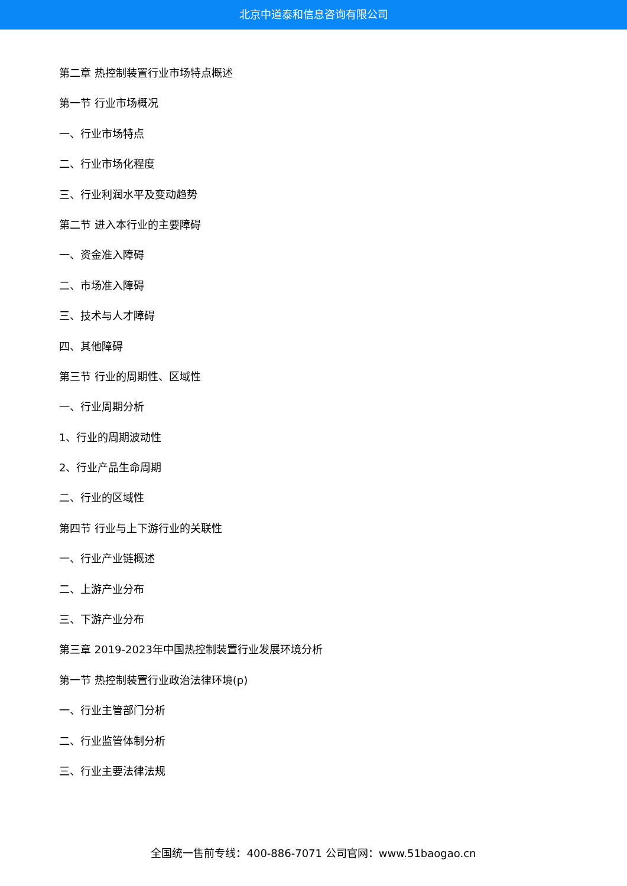北京中道泰和信息咨询有限公司
第二章 热控制装置行业市场特点概述
第一节 行业市场概况
一、行业市场特点
二、行业市场化程度
三、行业利润水平及变动趋势
第二节 进入本行业的主要障碍
一、资金准入障碍
二、市场准入障碍
三、技术与人才障碍
四、其他障碍
第三节 行业的周期性、区域性
一、行业周期分析
1、行业的周期波动性
2、行业产品生命周期
二、行业的区域性
第四节 行业与上下游行业的关联性
一、行业产业链概述
二、上游产业分布
三、下游产业分布
第三章 2019-2023年中国热控制装置行业发展环境分析
第一节 热控制装置行业政治法律环境(p)
一、行业主管部门分析
二、行业监管体制分析
三、行业主要法律法规
全国统一售前专线：400-886-7071 公司官网：www.51baogao.cn